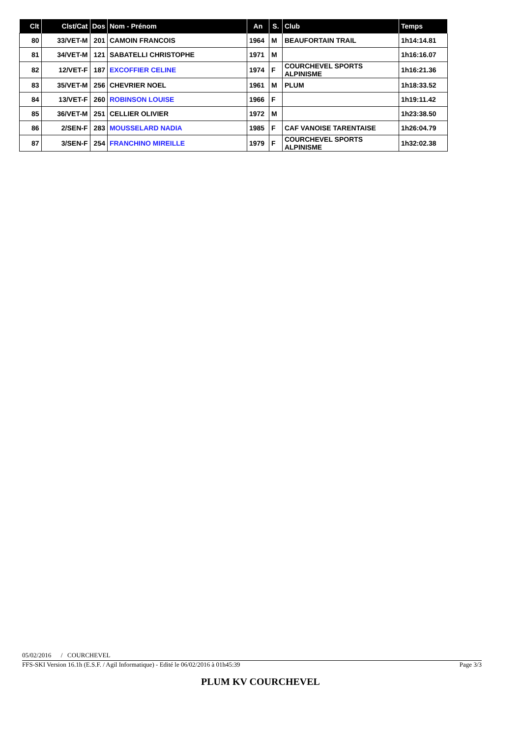| Clt | Clst/Cat | Dos | Nom - Prénom | An | S. | Club | Temps |
| --- | --- | --- | --- | --- | --- | --- | --- |
| 80 | 33/VET-M | 201 | CAMOIN FRANCOIS | 1964 | M | BEAUFORTAIN TRAIL | 1h14:14.81 |
| 81 | 34/VET-M | 121 | SABATELLI CHRISTOPHE | 1971 | M | | 1h16:16.07 |
| 82 | 12/VET-F | 187 | EXCOFFIER CELINE | 1974 | F | COURCHEVEL SPORTS ALPINISME | 1h16:21.36 |
| 83 | 35/VET-M | 256 | CHEVRIER NOEL | 1961 | M | PLUM | 1h18:33.52 |
| 84 | 13/VET-F | 260 | ROBINSON LOUISE | 1966 | F | | 1h19:11.42 |
| 85 | 36/VET-M | 251 | CELLIER OLIVIER | 1972 | M | | 1h23:38.50 |
| 86 | 2/SEN-F | 283 | MOUSSELARD NADIA | 1985 | F | CAF VANOISE TARENTAISE | 1h26:04.79 |
| 87 | 3/SEN-F | 254 | FRANCHINO MIREILLE | 1979 | F | COURCHEVEL SPORTS ALPINISME | 1h32:02.38 |
05/02/2016 / COURCHEVEL
FFS-SKI Version 16.1h (E.S.F. / Agil Informatique) - Edité le 06/02/2016 à 01h45:39 Page 3/3
PLUM KV COURCHEVEL